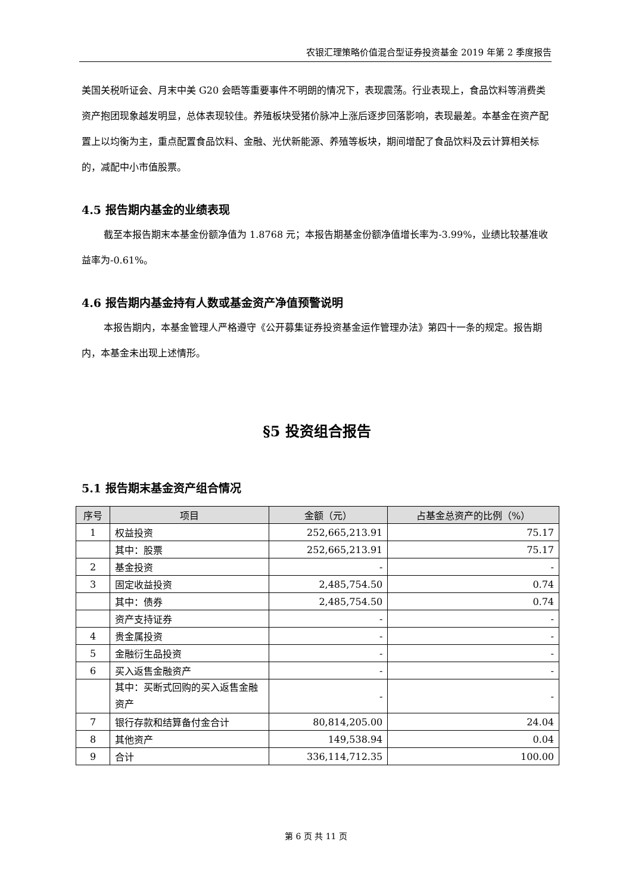农银汇理策略价值混合型证券投资基金 2019 年第 2 季度报告
美国关税听证会、月末中美 G20 会晤等重要事件不明朗的情况下，表现震荡。行业表现上，食品饮料等消费类资产抱团现象越发明显，总体表现较佳。养殖板块受猪价脉冲上涨后逐步回落影响，表现最差。本基金在资产配置上以均衡为主，重点配置食品饮料、金融、光伏新能源、养殖等板块，期间增配了食品饮料及云计算相关标的，减配中小市值股票。
4.5 报告期内基金的业绩表现
截至本报告期末本基金份额净值为 1.8768 元；本报告期基金份额净值增长率为-3.99%，业绩比较基准收益率为-0.61%。
4.6 报告期内基金持有人数或基金资产净值预警说明
本报告期内，本基金管理人严格遵守《公开募集证券投资基金运作管理办法》第四十一条的规定。报告期内，本基金未出现上述情形。
§5 投资组合报告
5.1 报告期末基金资产组合情况
| 序号 | 项目 | 金额（元） | 占基金总资产的比例（%） |
| --- | --- | --- | --- |
| 1 | 权益投资 | 252,665,213.91 | 75.17 |
| | 其中：股票 | 252,665,213.91 | 75.17 |
| 2 | 基金投资 | - | - |
| 3 | 固定收益投资 | 2,485,754.50 | 0.74 |
| | 其中：债券 | 2,485,754.50 | 0.74 |
| | 资产支持证券 | - | - |
| 4 | 贵金属投资 | - | - |
| 5 | 金融衍生品投资 | - | - |
| 6 | 买入返售金融资产 | - | - |
| | 其中：买断式回购的买入返售金融资产 | - | - |
| 7 | 银行存款和结算备付金合计 | 80,814,205.00 | 24.04 |
| 8 | 其他资产 | 149,538.94 | 0.04 |
| 9 | 合计 | 336,114,712.35 | 100.00 |
第 6 页 共 11 页